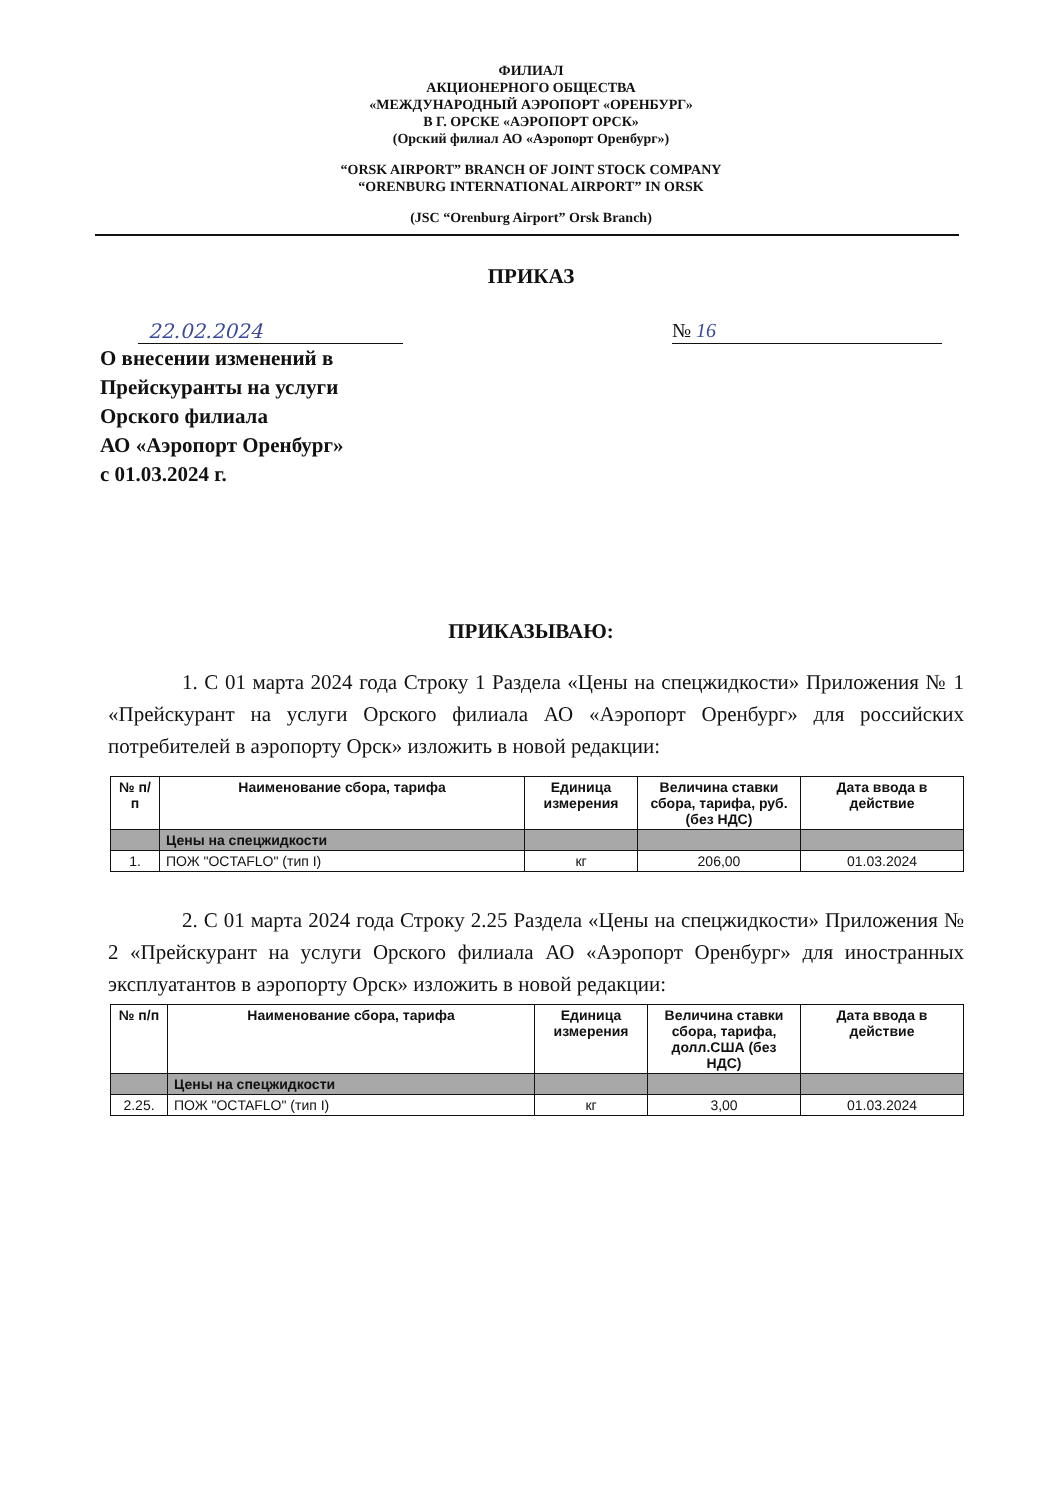ФИЛИАЛ
АКЦИОНЕРНОГО ОБЩЕСТВА
«МЕЖДУНАРОДНЫЙ АЭРОПОРТ «ОРЕНБУРГ»
В Г. ОРСКЕ «АЭРОПОРТ ОРСК»
(Орский филиал АО «Аэропорт Оренбург»)
“ORSK AIRPORT” BRANCH OF JOINT STOCK COMPANY
“ORENBURG INTERNATIONAL AIRPORT” IN ORSK
(JSC “Orenburg Airport” Orsk Branch)
ПРИКАЗ
22.02.2024 № 16
О внесении изменений в
Прейскуранты на услуги
Орского филиала
АО «Аэропорт Оренбург»
с 01.03.2024 г.
ПРИКАЗЫВАЮ:
1. С 01 марта 2024 года Строку 1 Раздела «Цены на спецжидкости» Приложения № 1 «Прейскурант на услуги Орского филиала АО «Аэропорт Оренбург» для российских потребителей в аэропорту Орск» изложить в новой редакции:
| № п/п | Наименование сбора, тарифа | Единица измерения | Величина ставки сбора, тарифа, руб. (без НДС) | Дата ввода в действие |
| --- | --- | --- | --- | --- |
| | Цены на спецжидкости | | | |
| 1. | ПОЖ "OCTAFLO" (тип I) | кг | 206,00 | 01.03.2024 |
2. С 01 марта 2024 года Строку 2.25 Раздела «Цены на спецжидкости» Приложения № 2 «Прейскурант на услуги Орского филиала АО «Аэропорт Оренбург» для иностранных эксплуатантов в аэропорту Орск» изложить в новой редакции:
| № п/п | Наименование сбора, тарифа | Единица измерения | Величина ставки сбора, тарифа, долл.США (без НДС) | Дата ввода в действие |
| --- | --- | --- | --- | --- |
| | Цены на спецжидкости | | | |
| 2.25. | ПОЖ "OCTAFLO" (тип I) | кг | 3,00 | 01.03.2024 |